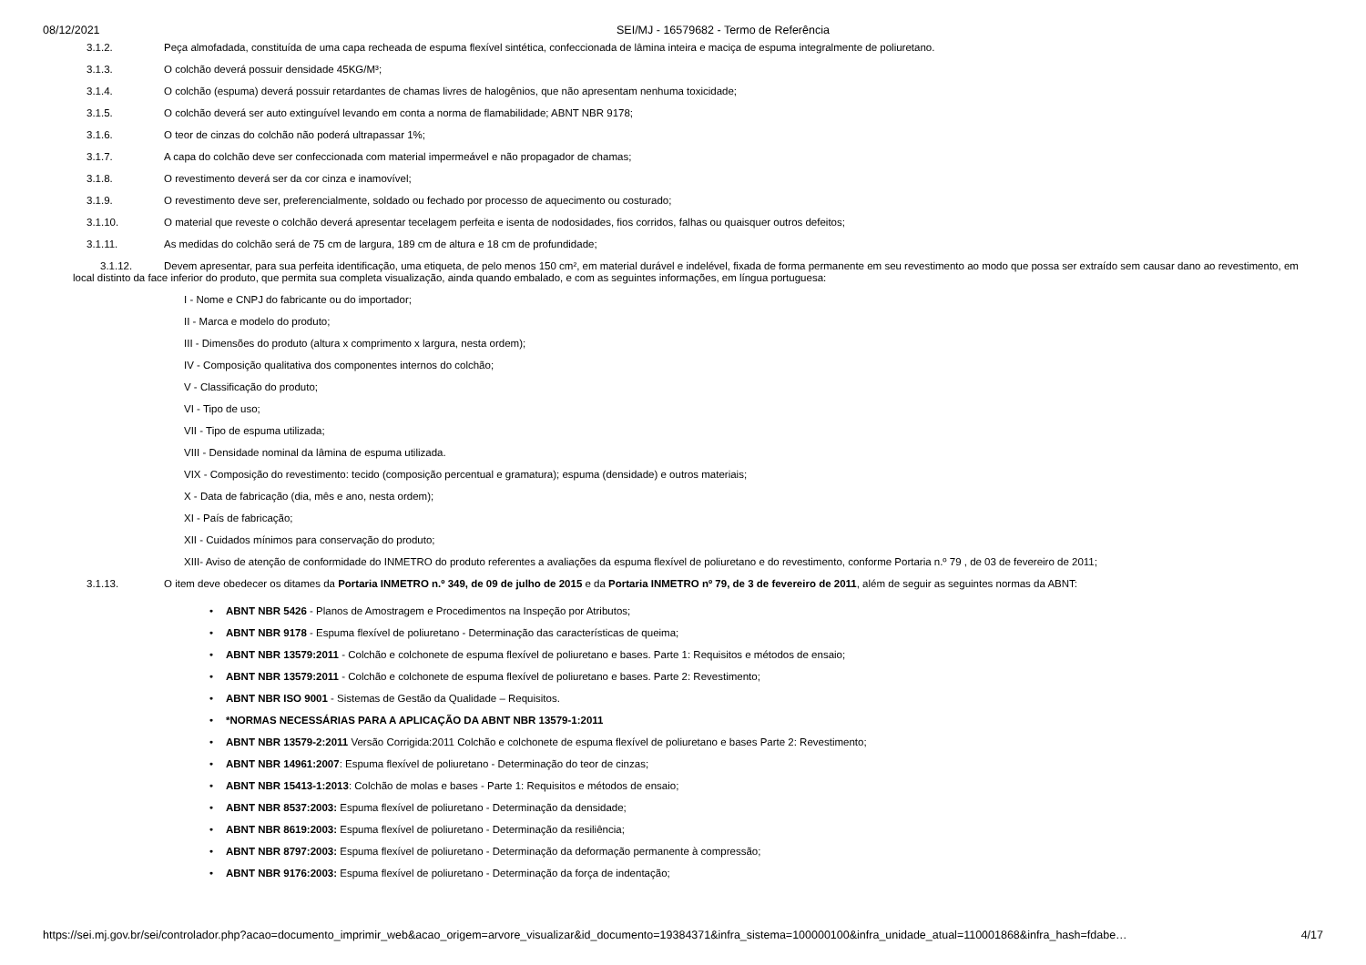08/12/2021 SEI/MJ - 16579682 - Termo de Referência
3.1.2. Peça almofadada, constituída de uma capa recheada de espuma flexível sintética, confeccionada de lâmina inteira e maciça de espuma integralmente de poliuretano.
3.1.3. O colchão deverá possuir densidade 45KG/M³;
3.1.4. O colchão (espuma) deverá possuir retardantes de chamas livres de halogênios, que não apresentam nenhuma toxicidade;
3.1.5. O colchão deverá ser auto extinguível levando em conta a norma de flamabilidade; ABNT NBR 9178;
3.1.6. O teor de cinzas do colchão não poderá ultrapassar 1%;
3.1.7. A capa do colchão deve ser confeccionada com material impermeável e não propagador de chamas;
3.1.8. O revestimento deverá ser da cor cinza e inamovível;
3.1.9. O revestimento deve ser, preferencialmente, soldado ou fechado por processo de aquecimento ou costurado;
3.1.10. O material que reveste o colchão deverá apresentar tecelagem perfeita e isenta de nodosidades, fios corridos, falhas ou quaisquer outros defeitos;
3.1.11. As medidas do colchão será de 75 cm de largura, 189 cm de altura e 18 cm de profundidade;
3.1.12. Devem apresentar, para sua perfeita identificação, uma etiqueta, de pelo menos 150 cm², em material durável e indelével, fixada de forma permanente em seu revestimento ao modo que possa ser extraído sem causar dano ao revestimento, em local distinto da face inferior do produto, que permita sua completa visualização, ainda quando embalado, e com as seguintes informações, em língua portuguesa:
I - Nome e CNPJ do fabricante ou do importador;
II - Marca e modelo do produto;
III - Dimensões do produto (altura x comprimento x largura, nesta ordem);
IV - Composição qualitativa dos componentes internos do colchão;
V - Classificação do produto;
VI - Tipo de uso;
VII - Tipo de espuma utilizada;
VIII - Densidade nominal da lâmina de espuma utilizada.
VIX - Composição do revestimento: tecido (composição percentual e gramatura); espuma (densidade) e outros materiais;
X - Data de fabricação (dia, mês e ano, nesta ordem);
XI - País de fabricação;
XII - Cuidados mínimos para conservação do produto;
XIII- Aviso de atenção de conformidade do INMETRO do produto referentes a avaliações da espuma flexível de poliuretano e do revestimento, conforme Portaria n.º 79 , de 03 de fevereiro de 2011;
3.1.13. O item deve obedecer os ditames da Portaria INMETRO n.º 349, de 09 de julho de 2015 e da Portaria INMETRO nº 79, de 3 de fevereiro de 2011, além de seguir as seguintes normas da ABNT:
• ABNT NBR 5426 - Planos de Amostragem e Procedimentos na Inspeção por Atributos;
• ABNT NBR 9178 - Espuma flexível de poliuretano - Determinação das características de queima;
• ABNT NBR 13579:2011 - Colchão e colchonete de espuma flexível de poliuretano e bases. Parte 1: Requisitos e métodos de ensaio;
• ABNT NBR 13579:2011 - Colchão e colchonete de espuma flexível de poliuretano e bases. Parte 2: Revestimento;
• ABNT NBR ISO 9001 - Sistemas de Gestão da Qualidade – Requisitos.
• *NORMAS NECESSÁRIAS PARA A APLICAÇÃO DA ABNT NBR 13579-1:2011
• ABNT NBR 13579-2:2011 Versão Corrigida:2011 Colchão e colchonete de espuma flexível de poliuretano e bases Parte 2: Revestimento;
• ABNT NBR 14961:2007: Espuma flexível de poliuretano - Determinação do teor de cinzas;
• ABNT NBR 15413-1:2013: Colchão de molas e bases - Parte 1: Requisitos e métodos de ensaio;
• ABNT NBR 8537:2003: Espuma flexível de poliuretano - Determinação da densidade;
• ABNT NBR 8619:2003: Espuma flexível de poliuretano - Determinação da resiliência;
• ABNT NBR 8797:2003: Espuma flexível de poliuretano - Determinação da deformação permanente à compressão;
• ABNT NBR 9176:2003: Espuma flexível de poliuretano - Determinação da força de indentação;
https://sei.mj.gov.br/sei/controlador.php?acao=documento_imprimir_web&acao_origem=arvore_visualizar&id_documento=19384371&infra_sistema=100000100&infra_unidade_atual=110001868&infra_hash=fdabe… 4/17